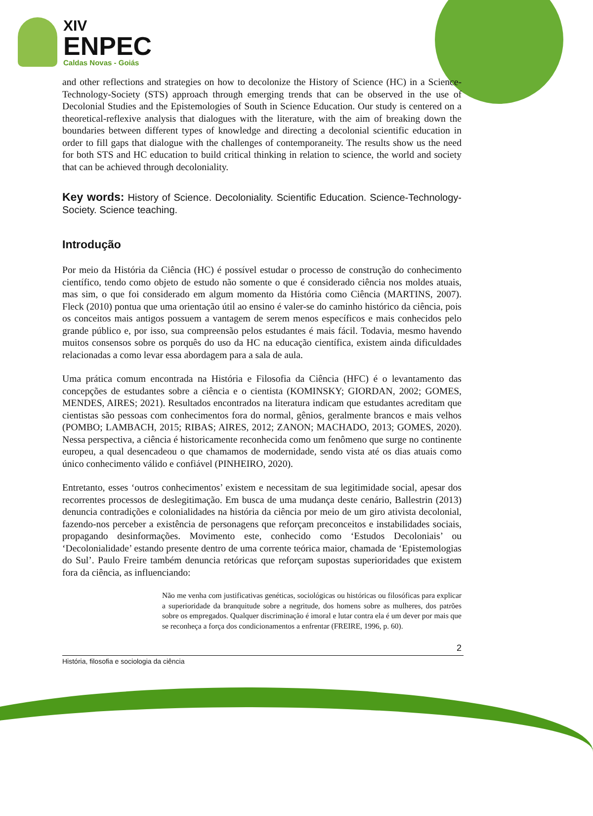XIV
ENPEC
Caldas Novas - Goiás
and other reflections and strategies on how to decolonize the History of Science (HC) in a Science-Technology-Society (STS) approach through emerging trends that can be observed in the use of Decolonial Studies and the Epistemologies of South in Science Education. Our study is centered on a theoretical-reflexive analysis that dialogues with the literature, with the aim of breaking down the boundaries between different types of knowledge and directing a decolonial scientific education in order to fill gaps that dialogue with the challenges of contemporaneity. The results show us the need for both STS and HC education to build critical thinking in relation to science, the world and society that can be achieved through decoloniality.
Key words: History of Science. Decoloniality. Scientific Education. Science-Technology-Society. Science teaching.
Introdução
Por meio da História da Ciência (HC) é possível estudar o processo de construção do conhecimento científico, tendo como objeto de estudo não somente o que é considerado ciência nos moldes atuais, mas sim, o que foi considerado em algum momento da História como Ciência (MARTINS, 2007). Fleck (2010) pontua que uma orientação útil ao ensino é valer-se do caminho histórico da ciência, pois os conceitos mais antigos possuem a vantagem de serem menos específicos e mais conhecidos pelo grande público e, por isso, sua compreensão pelos estudantes é mais fácil. Todavia, mesmo havendo muitos consensos sobre os porquês do uso da HC na educação científica, existem ainda dificuldades relacionadas a como levar essa abordagem para a sala de aula.
Uma prática comum encontrada na História e Filosofia da Ciência (HFC) é o levantamento das concepções de estudantes sobre a ciência e o cientista (KOMINSKY; GIORDAN, 2002; GOMES, MENDES, AIRES; 2021). Resultados encontrados na literatura indicam que estudantes acreditam que cientistas são pessoas com conhecimentos fora do normal, gênios, geralmente brancos e mais velhos (POMBO; LAMBACH, 2015; RIBAS; AIRES, 2012; ZANON; MACHADO, 2013; GOMES, 2020). Nessa perspectiva, a ciência é historicamente reconhecida como um fenômeno que surge no continente europeu, a qual desencadeou o que chamamos de modernidade, sendo vista até os dias atuais como único conhecimento válido e confiável (PINHEIRO, 2020).
Entretanto, esses ‘outros conhecimentos’ existem e necessitam de sua legitimidade social, apesar dos recorrentes processos de deslegitimação. Em busca de uma mudança deste cenário, Ballestrin (2013) denuncia contradições e colonialidades na história da ciência por meio de um giro ativista decolonial, fazendo-nos perceber a existência de personagens que reforçam preconceitos e instabilidades sociais, propagando desinformações. Movimento este, conhecido como ‘Estudos Decoloniais’ ou ‘Decolonialidade’ estando presente dentro de uma corrente teórica maior, chamada de ‘Epistemologias do Sul’. Paulo Freire também denuncia retóricas que reforçam supostas superioridades que existem fora da ciência, as influenciando:
Não me venha com justificativas genéticas, sociológicas ou históricas ou filosóficas para explicar a superioridade da branquitude sobre a negritude, dos homens sobre as mulheres, dos patrões sobre os empregados. Qualquer discriminação é imoral e lutar contra ela é um dever por mais que se reconheça a força dos condicionamentos a enfrentar (FREIRE, 1996, p. 60).
2
História, filosofia e sociologia da ciência